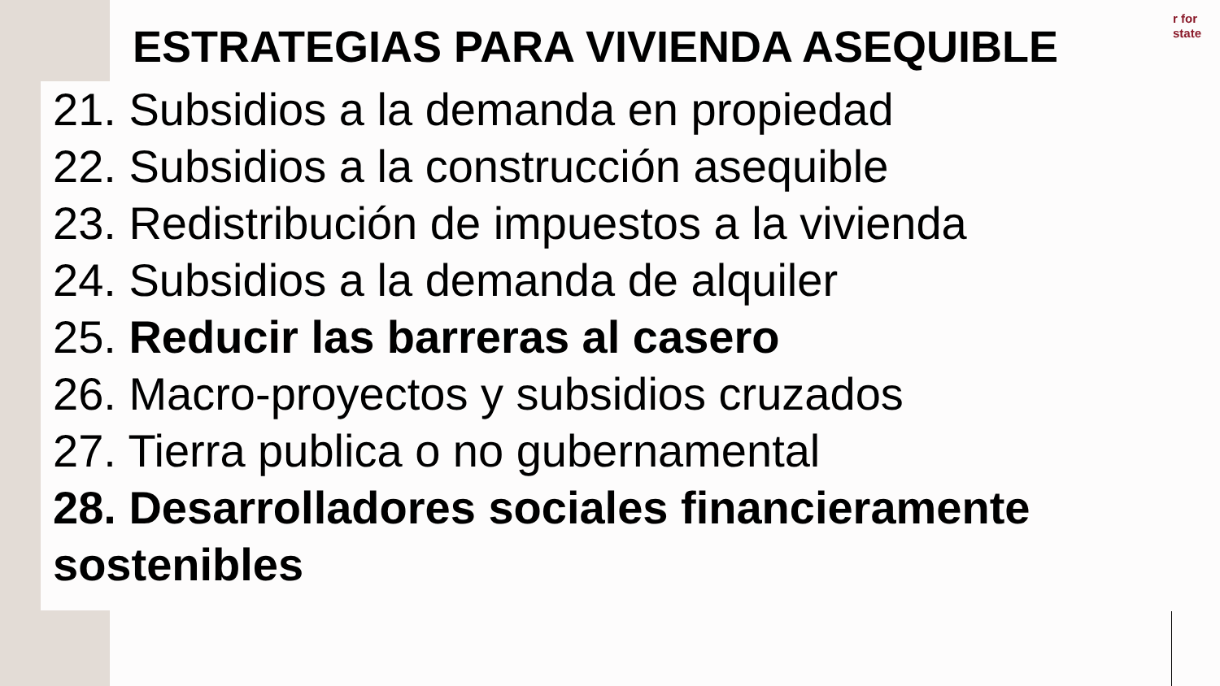r for
state
ESTRATEGIAS PARA VIVIENDA ASEQUIBLE
21. Subsidios a la demanda en propiedad
22. Subsidios a la construcción asequible
23. Redistribución de impuestos a la vivienda
24. Subsidios a la demanda de alquiler
25. Reducir las barreras al casero
26. Macro-proyectos y subsidios cruzados
27. Tierra publica o no gubernamental
28. Desarrolladores sociales financieramente sostenibles